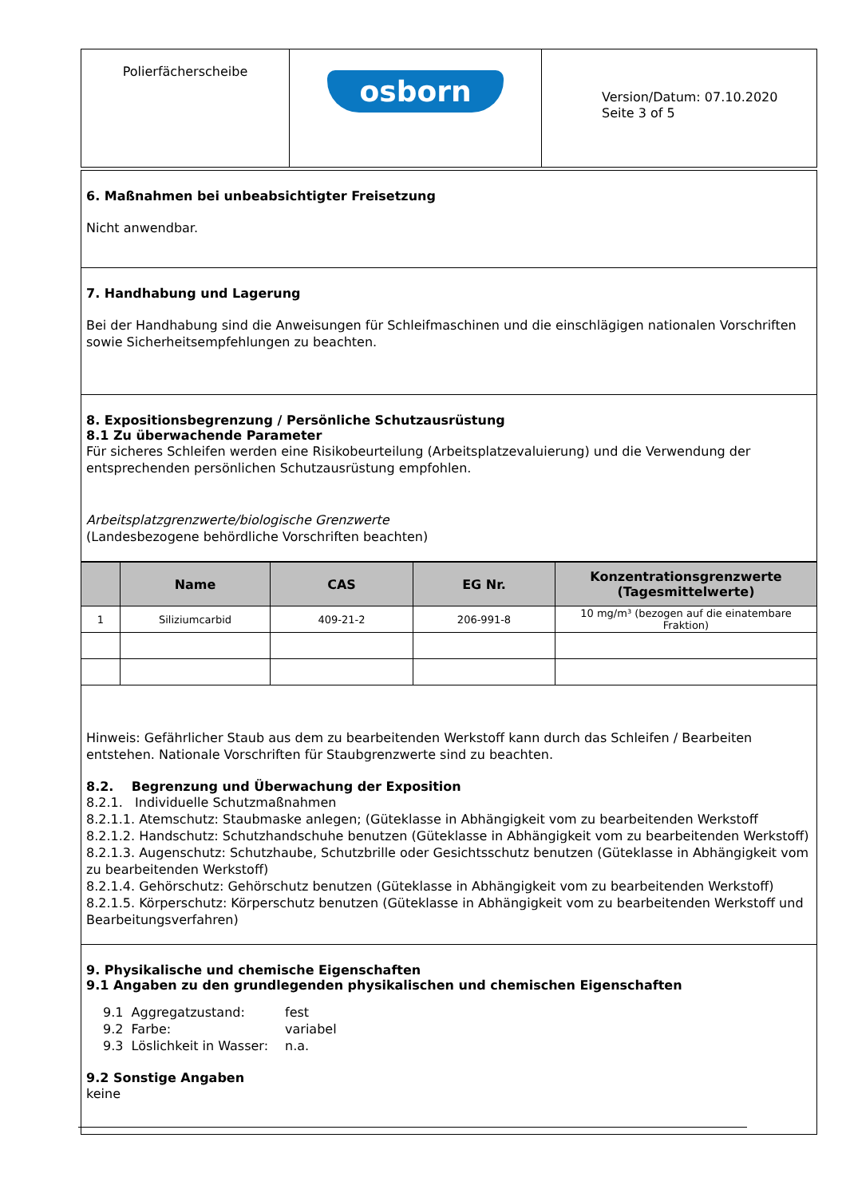| Polierfächerscheibe | osborn | Version/Datum: 07.10.2020 Seite 3 of 5 |
6. Maßnahmen bei unbeabsichtigter Freisetzung
Nicht anwendbar.
7. Handhabung und Lagerung
Bei der Handhabung sind die Anweisungen für Schleifmaschinen und die einschlägigen nationalen Vorschriften sowie Sicherheitsempfehlungen zu beachten.
8. Expositionsbegrenzung / Persönliche Schutzausrüstung
8.1 Zu überwachende Parameter
Für sicheres Schleifen werden eine Risikobeurteilung (Arbeitsplatzevaluierung) und die Verwendung der entsprechenden persönlichen Schutzausrüstung empfohlen.
Arbeitsplatzgrenzwerte/biologische Grenzwerte
(Landesbezogene behördliche Vorschriften beachten)
| | Name | CAS | EG Nr. | Konzentrationsgrenzwerte (Tagesmittelwerte) |
| --- | --- | --- | --- | --- |
| 1 | Siliziumcarbid | 409-21-2 | 206-991-8 | 10 mg/m³ (bezogen auf die einatembare Fraktion) |
Hinweis: Gefährlicher Staub aus dem zu bearbeitenden Werkstoff kann durch das Schleifen / Bearbeiten entstehen. Nationale Vorschriften für Staubgrenzwerte sind zu beachten.
8.2. Begrenzung und Überwachung der Exposition
8.2.1. Individuelle Schutzmaßnahmen
8.2.1.1. Atemschutz: Staubmaske anlegen; (Güteklasse in Abhängigkeit vom zu bearbeitenden Werkstoff
8.2.1.2. Handschutz: Schutzhandschuhe benutzen (Güteklasse in Abhängigkeit vom zu bearbeitenden Werkstoff)
8.2.1.3. Augenschutz: Schutzhaube, Schutzbrille oder Gesichtsschutz benutzen (Güteklasse in Abhängigkeit vom zu bearbeitenden Werkstoff)
8.2.1.4. Gehörschutz: Gehörschutz benutzen (Güteklasse in Abhängigkeit vom zu bearbeitenden Werkstoff)
8.2.1.5. Körperschutz: Körperschutz benutzen (Güteklasse in Abhängigkeit vom zu bearbeitenden Werkstoff und Bearbeitungsverfahren)
9. Physikalische und chemische Eigenschaften
9.1 Angaben zu den grundlegenden physikalischen und chemischen Eigenschaften
| 9.1 Aggregatzustand: | fest |
| 9.2 Farbe: | variabel |
| 9.3 Löslichkeit in Wasser: | n.a. |
9.2 Sonstige Angaben
keine